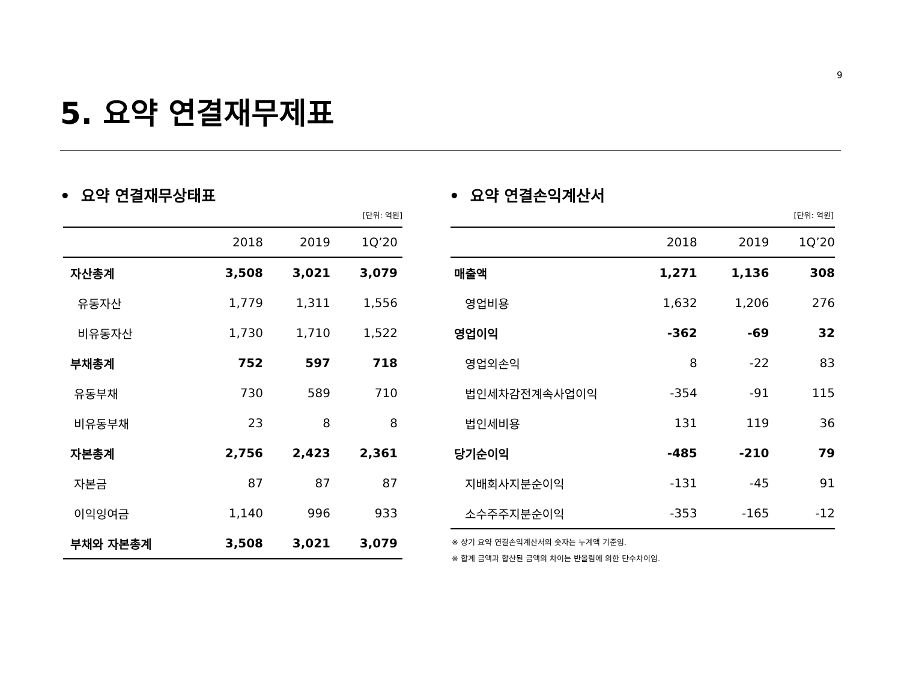9
5. 요약 연결재무제표
• 요약 연결재무상태표
[단위: 억원]
| | 2018 | 2019 | 1Q’20 |
| --- | --- | --- | --- |
| 자산총계 | 3,508 | 3,021 | 3,079 |
| 유동자산 | 1,779 | 1,311 | 1,556 |
| 비유동자산 | 1,730 | 1,710 | 1,522 |
| 부채총계 | 752 | 597 | 718 |
| 유동부채 | 730 | 589 | 710 |
| 비유동부채 | 23 | 8 | 8 |
| 자본총계 | 2,756 | 2,423 | 2,361 |
| 자본금 | 87 | 87 | 87 |
| 이익잉여금 | 1,140 | 996 | 933 |
| 부채와 자본총계 | 3,508 | 3,021 | 3,079 |
• 요약 연결손익계산서
[단위: 억원]
| | 2018 | 2019 | 1Q’20 |
| --- | --- | --- | --- |
| 매출액 | 1,271 | 1,136 | 308 |
| 영업비용 | 1,632 | 1,206 | 276 |
| 영업이익 | -362 | -69 | 32 |
| 영업외손익 | 8 | -22 | 83 |
| 법인세차감전계속사업이익 | -354 | -91 | 115 |
| 법인세비용 | 131 | 119 | 36 |
| 당기순이익 | -485 | -210 | 79 |
| 지배회사지분순이익 | -131 | -45 | 91 |
| 소수주주지분순이익 | -353 | -165 | -12 |
※ 상기 요약 연결손익계산서의 숫자는 누계액 기준임.
※ 합계 금액과 합산된 금액의 차이는 반올림에 의한 단수차이임.